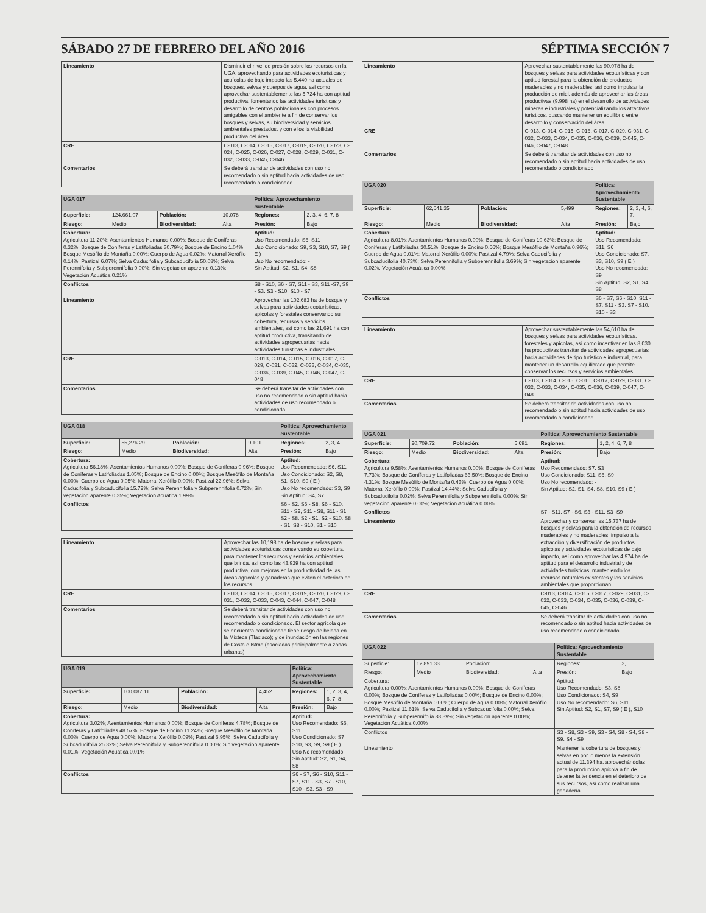SÁBADO 27 DE FEBRERO DEL AÑO 2016 SÉPTIMA SECCIÓN 7
| Lineamiento | Disminuir el nivel de presión sobre los recursos en la UGA, aprovechando para actividades ecoturísticas y acuícolas de bajo impacto las 5,440 ha actuales de bosques, selvas y cuerpos de agua, así como aprovechar sustentablemente las 5,724 ha con aptitud productiva, fomentando las actividades turísticas y desarrollo de centros poblacionales con procesos amigables con el ambiente a fin de conservar los bosques y selvas, su biodiversidad y servicios ambientales prestados, y con ellos la viabilidad productiva del área. |
| CRE | C-013, C-014, C-015, C-017, C-019, C-020, C-023, C-024, C-025, C-026, C-027, C-028, C-029, C-031, C-032, C-033, C-045, C-046 |
| Comentarios | Se deberá transitar de actividades con uso no recomendado o sin aptitud hacia actividades de uso recomendado o condicionado |
| UGA 017 | | | | Política: Aprovechamiento Sustentable | |
| Superficie: | 124,661.07 | Población: | 10,078 | Regiones: | 2, 3, 4, 6, 7, 8 |
| Riesgo: | Medio | Biodiversidad: | Alta | Presión: | Bajo |
| Cobertura: Agricultura 11.20%; Asentamientos Humanos 0.00%; Bosque de Coníferas 0.32%; Bosque de Coníferas y Latifoliadas 30.79%; Bosque de Encino 1.04%; Bosque Mesófilo de Montaña 0.00%; Cuerpo de Agua 0.02%; Matorral Xerófilo 0.14%; Pastizal 6.07%; Selva Caducifolia y Subcaducifolia 50.08%; Selva Perennifolia y Subperennifolia 0.00%; Sin vegetacion aparente 0.13%; Vegetación Acuática 0.21% | | | | Aptitud: Uso Recomendado: S6, S11 Uso Condicionado: S9, S3, S10, S7, S9 ( E ) Uso No recomendado: - Sin Aptitud: S2, S1, S4, S8 | |
| Conflictos | | | | S8 - S10, S6 - S7, S11 - S3, S11 -S7, S9 - S3, S3 - S10, S10 - S7 | |
| Lineamiento | | | | Aprovechar las 102,683 ha de bosque y selvas para actividades ecoturísticas, apícolas y forestales conservando su cobertura, recursos y servicios ambientales, así como las 21,691 ha con aptitud productiva, transitando de actividades agropecuarias hacia actividades turísticas e industriales. | |
| CRE | | | | C-013, C-014, C-015, C-016, C-017, C-029, C-031, C-032, C-033, C-034, C-035, C-036, C-039, C-045, C-046, C-047, C-048 | |
| Comentarios | | | | Se deberá transitar de actividades con uso no recomendado o sin aptitud hacia actividades de uso recomendado o condicionado | |
| UGA 018 | | | | Política: Aprovechamiento Sustentable | |
| Superficie: | 55,276.29 | Población: | 9,101 | Regiones: | 2, 3, 4, |
| Riesgo: | Medio | Biodiversidad: | Alta | Presión: | Bajo |
| Cobertura: Agricultura 56.18%; Asentamientos Humanos 0.00%; Bosque de Coníferas 0.96%; Bosque de Coníferas y Latifoliadas 1.05%; Bosque de Encino 0.00%; Bosque Mesófilo de Montaña 0.00%; Cuerpo de Agua 0.05%; Matorral Xerófilo 0.00%; Pastizal 22.96%; Selva Caducifolia y Subcaducifolia 15.72%; Selva Perennifolia y Subperennifolia 0.72%; Sin vegetacion aparente 0.35%; Vegetación Acuática 1.99% | | | | Aptitud: Uso Recomendado: S6, S11 Uso Condicionado: S2, S8, S1, S10, S9 ( E ) Uso No recomendado: S3, S9 Sin Aptitud: S4, S7 | |
| Conflictos | | | | S6 - S2, S6 - S8, S6 - S10, S11 - S2, S11 - S8, S11 - S1, S2 - S8, S2 - S1, S2 - S10, S8 - S1, S8 - S10, S1 - S10 | |
| Lineamiento | Aprovechar las 10,198 ha de bosque y selvas para actividades ecoturísticas conservando su cobertura, para mantener los recursos y servicios ambientales que brinda, así como las 43,939 ha con aptitud productiva, con mejoras en la productividad de las áreas agrícolas y ganaderas que eviten el deterioro de los recursos. |
| CRE | C-013, C-014, C-015, C-017, C-019, C-020, C-029, C-031, C-032, C-033, C-043, C-044, C-047, C-048 |
| Comentarios | Se deberá transitar de actividades con uso no recomendado o sin aptitud hacia actividades de uso recomendado o condicionado. El sector agrícola que se encuentra condicionado tiene riesgo de helada en la Mixteca (Tlaxiaco); y de inundación en las regiones de Costa e Istmo (asociadas prinicipalmente a zonas urbanas). |
| UGA 019 | | | | Política: Aprovechamiento Sustentable | |
| Superficie: | 100,087.11 | Población: | 4,452 | Regiones: | 1, 2, 3, 4, 6, 7, 8 |
| Riesgo: | Medio | Biodiversidad: | Alta | Presión: | Bajo |
| Cobertura: Agricultura 3.02%; Asentamientos Humanos 0.00%; Bosque de Coníferas 4.78%; Bosque de Coníferas y Latifoliadas 48.57%; Bosque de Encino 11.24%; Bosque Mesófilo de Montaña 0.00%; Cuerpo de Agua 0.00%; Matorral Xerófilo 0.09%; Pastizal 6.95%; Selva Caducifolia y Subcaducifolia 25.32%; Selva Perennifolia y Subperennifolia 0.00%; Sin vegetacion aparente 0.01%; Vegetación Acuática 0.01% | | | | Aptitud: Uso Recomendado: S6, S11 Uso Condicionado: S7, S10, S3, S9, S9 ( E ) Uso No recomendado: - Sin Aptitud: S2, S1, S4, S8 | |
| Conflictos | | | | S6 - S7, S6 - S10, S11 - S7, S11 - S3, S7 - S10, S10 - S3, S3 - S9 | |
| Lineamiento | Aprovechar sustentablemente las 90,078 ha de bosques y selvas para actividades ecoturísticas y con aptitud forestal para la obtención de productos maderables y no maderables, así como impulsar la producción de miel, además de aprovechar las áreas productivas (9,998 ha) en el desarrollo de actividades mineras e industriales y potencializando los atractivos turísticos, buscando mantener un equilibrio entre desarrollo y conservación del área. |
| CRE | C-013, C-014, C-015, C-016, C-017, C-029, C-031, C-032, C-033, C-034, C-035, C-036, C-039, C-045, C-046, C-047, C-048 |
| Comentarios | Se deberá transitar de actividades con uso no recomendado o sin aptitud hacia actividades de uso recomendado o condicionado |
| UGA 020 | | | | Política: Aprovechamiento Sustentable | |
| Superficie: | 62,641.35 | Población: | 5,499 | Regiones: | 2, 3, 4, 6, 7, |
| Riesgo: | Medio | Biodiversidad: | Alta | Presión: | Bajo |
| Cobertura: Agricultura 8.01%; Asentamientos Humanos 0.00%; Bosque de Coníferas 10.63%; Bosque de Coníferas y Latifoliadas 30.51%; Bosque de Encino 0.66%; Bosque Mesófilo de Montaña 0.96%; Cuerpo de Agua 0.01%; Matorral Xerófilo 0.00%; Pastizal 4.79%; Selva Caducifolia y Subcaducifolia 40.73%; Selva Perennifolia y Subperennifolia 3.69%; Sin vegetacion aparente 0.02%, Vegetación Acuática 0.00% | | | | Aptitud: Uso Recomendado: S11, S6 Uso Condicionado: S7, S3, S10, S9 ( E ) Uso No recomendado: S9 Sin Aptitud: S2, S1, S4, S8 | |
| Conflictos | | | | S6 - S7, S6 - S10, S11 - S7, S11 - S3, S7 - S10, S10 - S3 | |
| Lineamiento | Aprovechar sustentablemente las 54,610 ha de bosques y selvas para actividades ecoturísticas, forestales y apícolas, así como incentivar en las 8,030 ha productivas transitar de actividades agropecuarias hacia actividades de tipo turístico e industrial, para mantener un desarrollo equilibrado que permite conservar los recursos y servicios ambientales. |
| CRE | C-013, C-014, C-015, C-016, C-017, C-029, C-031, C-032, C-033, C-034, C-035, C-036, C-039, C-047, C-048 |
| Comentarios | Se deberá transitar de actividades con uso no recomendado o sin aptitud hacia actividades de uso recomendado o condicionado |
| UGA 021 | | | | Política: Aprovechamiento Sustentable | |
| Superficie: | 20,709.72 | Población: | 5,691 | Regiones: | 1, 2, 4, 6, 7, 8 |
| Riesgo: | Medio | Biodiversidad: | Alta | Presión: | Bajo |
| Cobertura: Agricultura 9.58%; Asentamientos Humanos 0.00%; Bosque de Coníferas 7.73%; Bosque de Coníferas y Latifoliadas 63.50%; Bosque de Encino 4.31%; Bosque Mesófilo de Montaña 0.43%; Cuerpo de Agua 0.00%; Matorral Xerófilo 0.00%; Pastizal 14.44%; Selva Caducifolia y Subcaducifolia 0.02%; Selva Perennifolia y Subperennifolia 0.00%; Sin vegetacion aparente 0.00%; Vegetación Acuática 0.00% | | | | Aptitud: Uso Recomendado: S7, S3 Uso Condicionado: S11, S6, S9 Uso No recomendado: - Sin Aptitud: S2, S1, S4, S8, S10, S9 ( E ) | |
| Conflictos | | | | S7 - S11, S7 - S6, S3 - S11, S3 -S9 | |
| Lineamiento | | | | Aprovechar y conservar las 15,737 ha de bosques y selvas para la obtención de recursos maderables y no maderables, impulso a la extracción y diversificación de productos apícolas y actividades ecoturísticas de bajo impacto, así como aprovechar las 4,974 ha de aptitud para el desarrollo industrial y de actividades turísticas, manteniendo los recursos naturales existentes y los servicios ambientales que proporcionan. | |
| CRE | | | | C-013, C-014, C-015, C-017, C-029, C-031, C-032, C-033, C-034, C-035, C-036, C-039, C-045, C-046 | |
| Comentarios | | | | Se deberá transitar de actividades con uso no recomendado o sin aptitud hacia actividades de uso recomendado o condicionado | |
| UGA 022 | | | | Política: Aprovechamiento Sustentable | |
| Superficie: | 12,891.33 | Población: | | Regiones: | 3, |
| Riesgo: | Medio | Biodiversidad: | Alta | Presión: | Bajo |
| Cobertura: Agricultura 0.00%; Asentamientos Humanos 0.00%; Bosque de Coníferas 0.00%; Bosque de Coníferas y Latifoliadas 0.00%; Bosque de Encino 0.00%; Bosque Mesófilo de Montaña 0.00%; Cuerpo de Agua 0.00%; Matorral Xerófilo 0.00%; Pastizal 11.61%; Selva Caducifolia y Subcaducifolia 0.00%; Selva Perennifolia y Subperennifolia 88.39%; Sin vegetacion aparente 0.00%; Vegetación Acuática 0.00% | | | | Aptitud: Uso Recomendado: S3, S8 Uso Condicionado: S4, S9 Uso No recomendado: S6, S11 Sin Aptitud: S2, S1, S7, S9 ( E ), S10 | |
| Conflictos | | | | S3 - S8, S3 - S9, S3 - S4, S8 - S4, S8 - S9, S4 - S9 | |
| Lineamiento | | | | Mantener la cobertura de bosques y selvas en por lo menos la extensión actual de 11,394 ha, aprovechándolas para la producción apícola a fin de detener la tendencia en el deterioro de sus recursos, así como realizar una ganadería | |